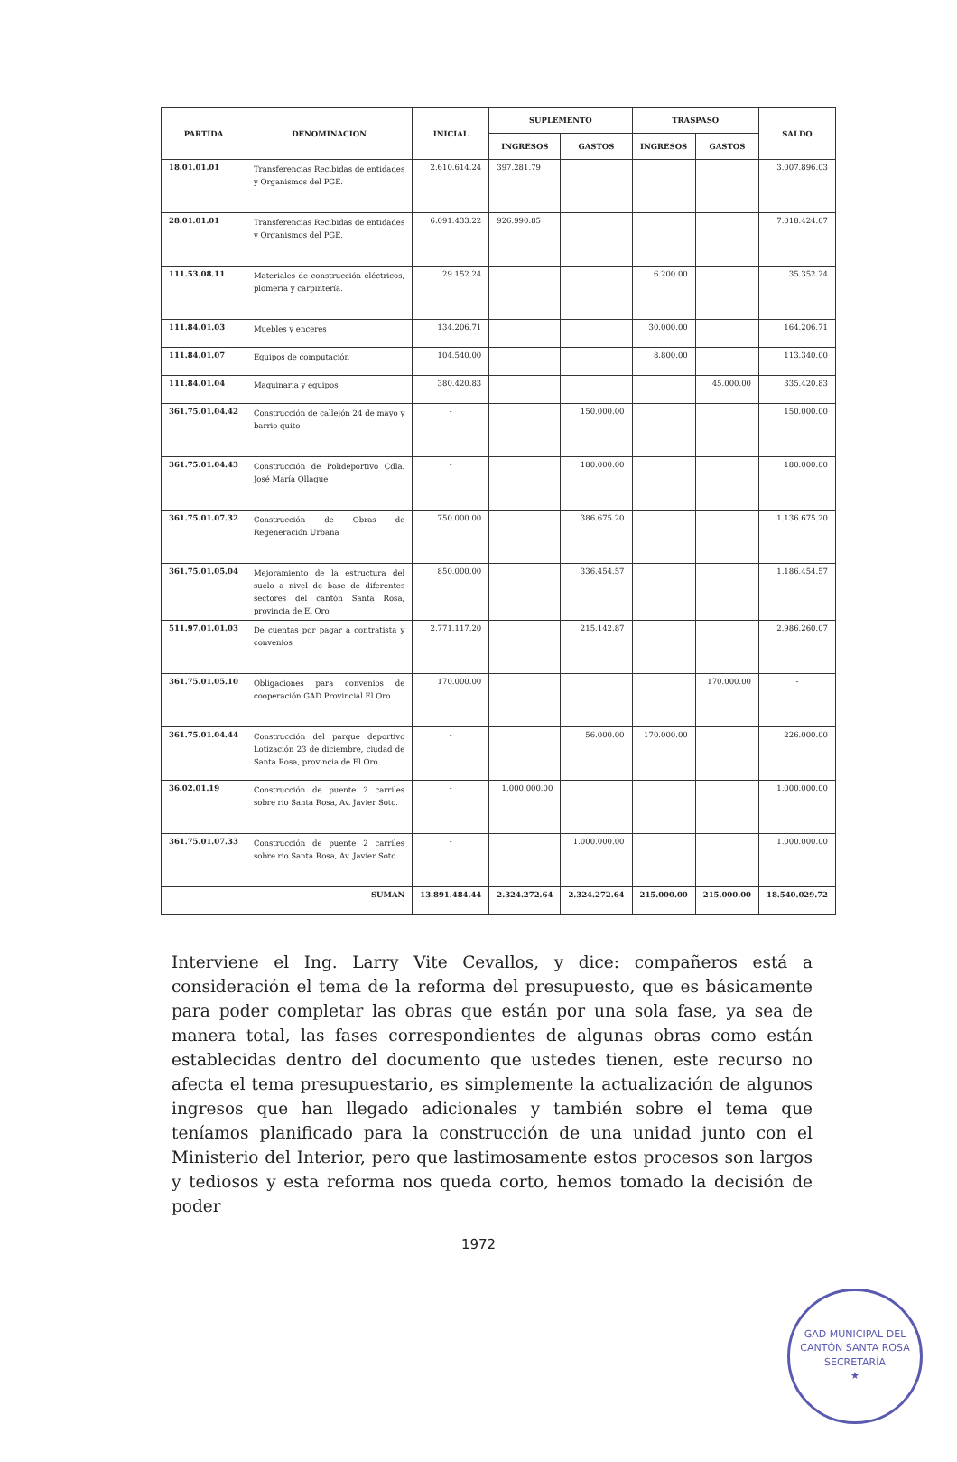| PARTIDA | DENOMINACION | INICIAL | SUPLEMENTO | | TRASPASO | | SALDO |
| --- | --- | --- | --- | --- | --- | --- | --- |
| | | | INGRESOS | GASTOS | INGRESOS | GASTOS | |
| 18.01.01.01 | Transferencias Recibidas de entidades y Organismos del PGE. | 2.610.614.24 | 397.281.79 | | | | 3.007.896.03 |
| 28.01.01.01 | Transferencias Recibidas de entidades y Organismos del PGE. | 6.091.433.22 | 926.990.85 | | | | 7.018.424.07 |
| 111.53.08.11 | Materiales de construcción eléctricos, plomería y carpintería. | 29.152.24 | | | 6.200.00 | | 35.352.24 |
| 111.84.01.03 | Muebles y enceres | 134.206.71 | | | 30.000.00 | | 164.206.71 |
| 111.84.01.07 | Equipos de computación | 104.540.00 | | | 8.800.00 | | 113.340.00 |
| 111.84.01.04 | Maquinaria y equipos | 380.420.83 | | | | 45.000.00 | 335.420.83 |
| 361.75.01.04.42 | Construcción de callejón 24 de mayo y barrio quito | - | | 150.000.00 | | | 150.000.00 |
| 361.75.01.04.43 | Construcción de Polideportivo Cdla. José María Ollague | - | | 180.000.00 | | | 180.000.00 |
| 361.75.01.07.32 | Construcción de Obras de Regeneración Urbana | 750.000.00 | | 386.675.20 | | | 1.136.675.20 |
| 361.75.01.05.04 | Mejoramiento de la estructura del suelo a nivel de base de diferentes sectores del cantón Santa Rosa, provincia de El Oro | 850.000.00 | | 336.454.57 | | | 1.186.454.57 |
| 511.97.01.01.03 | De cuentas por pagar a contratista y convenios | 2.771.117.20 | | 215.142.87 | | | 2.986.260.07 |
| 361.75.01.05.10 | Obligaciones para convenios de cooperación GAD Provincial El Oro | 170.000.00 | | | | 170.000.00 | - |
| 361.75.01.04.44 | Construcción del parque deportivo Lotización 23 de diciembre, ciudad de Santa Rosa, provincia de El Oro. | - | | 56.000.00 | 170.000.00 | | 226.000.00 |
| 36.02.01.19 | Construcción de puente 2 carriles sobre rio Santa Rosa, Av. Javier Soto. | - | 1.000.000.00 | | | | 1.000.000.00 |
| 361.75.01.07.33 | Construcción de puente 2 carriles sobre rio Santa Rosa, Av. Javier Soto. | - | | 1.000.000.00 | | | 1.000.000.00 |
| | SUMAN | 13.891.484.44 | 2.324.272.64 | 2.324.272.64 | 215.000.00 | 215.000.00 | 18.540.029.72 |
Interviene el Ing. Larry Vite Cevallos, y dice: compañeros está a consideración el tema de la reforma del presupuesto, que es básicamente para poder completar las obras que están por una sola fase, ya sea de manera total, las fases correspondientes de algunas obras como están establecidas dentro del documento que ustedes tienen, este recurso no afecta el tema presupuestario, es simplemente la actualización de algunos ingresos que han llegado adicionales y también sobre el tema que teníamos planificado para la construcción de una unidad junto con el Ministerio del Interior, pero que lastimosamente estos procesos son largos y tediosos y esta reforma nos queda corto, hemos tomado la decisión de poder
1972
GAD MUNICIPAL DEL CANTÓN SANTA ROSA
SECRETARÍA
★